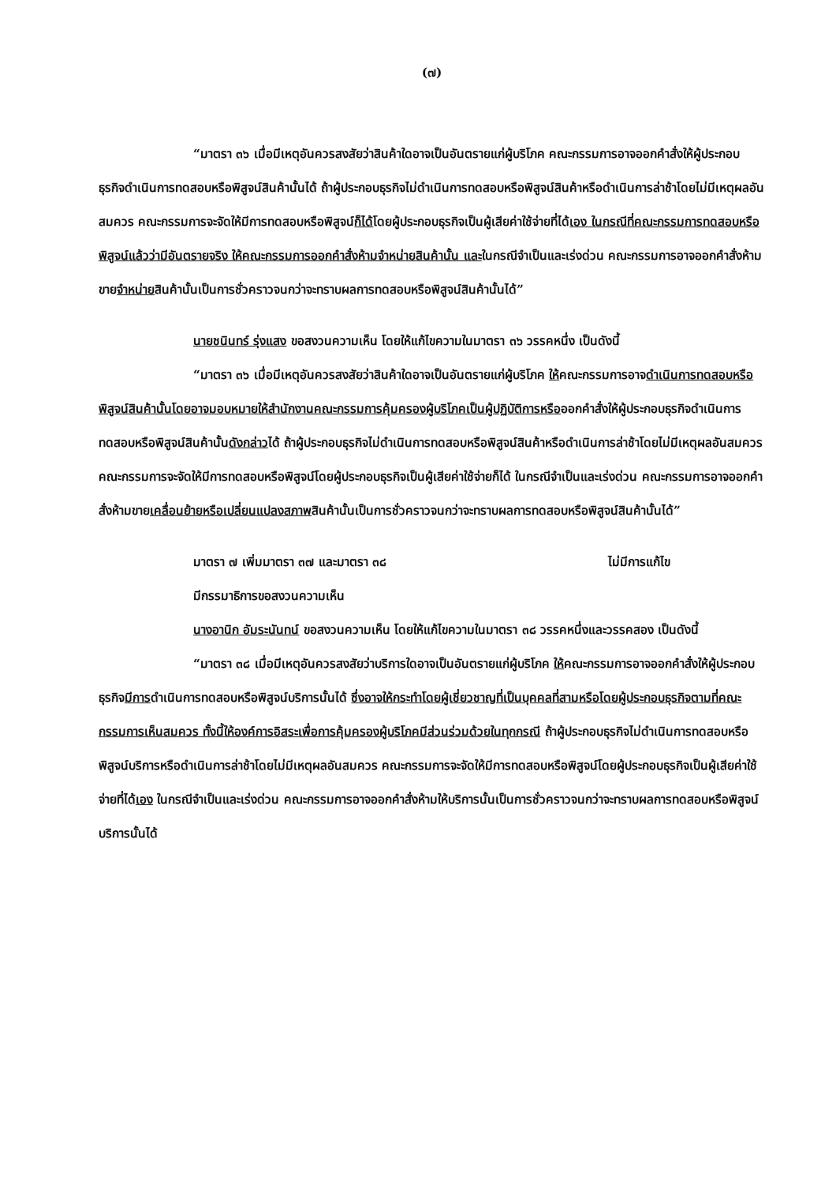(๗)
“มาตรา ๓๖ เมื่อมีเหตุอันควรสงสัยว่าสินค้าใดอาจเป็นอันตรายแก่ผู้บริโภค คณะกรรมการอาจออกคำสั่งให้ผู้ประกอบธุรกิจดำเนินการทดสอบหรือพิสูจน์สินค้านั้นได้ ถ้าผู้ประกอบธุรกิจไม่ดำเนินการทดสอบหรือพิสูจน์สินค้าหรือดำเนินการล่าช้าโดยไม่มีเหตุผลอันสมควร คณะกรรมการจะจัดให้มีการทดสอบหรือพิสูจน์ก็ได้โดยผู้ประกอบธุรกิจเป็นผู้เสียค่าใช้จ่ายที่ได้เอง ในกรณีที่คณะกรรมการทดสอบหรือพิสูจน์แล้วว่ามีอันตรายจริง ให้คณะกรรมการออกคำสั่งห้ามจำหน่ายสินค้านั้น และในกรณีจำเป็นและเร่งด่วน คณะกรรมการอาจออกคำสั่งห้ามขายจำหน่ายสินค้านั้นเป็นการชั่วคราวจนกว่าจะทราบผลการทดสอบหรือพิสูจน์สินค้านั้นได้”
นายชนินทร์ รุ่งแสง ขอสงวนความเห็น โดยให้แก้ไขความในมาตรา ๓๖ วรรคหนึ่ง เป็นดังนี้
“มาตรา ๓๖ เมื่อมีเหตุอันควรสงสัยว่าสินค้าใดอาจเป็นอันตรายแก่ผู้บริโภค ให้คณะกรรมการอาจดำเนินการทดสอบหรือพิสูจน์สินค้านั้นโดยอาจมอบหมายให้สำนักงานคณะกรรมการคุ้มครองผู้บริโภคเป็นผู้ปฏิบัติการหรือออกคำสั่งให้ผู้ประกอบธุรกิจดำเนินการทดสอบหรือพิสูจน์สินค้านั้นดังกล่าวได้ ถ้าผู้ประกอบธุรกิจไม่ดำเนินการทดสอบหรือพิสูจน์สินค้าหรือดำเนินการล่าช้าโดยไม่มีเหตุผลอันสมควร คณะกรรมการจะจัดให้มีการทดสอบหรือพิสูจน์โดยผู้ประกอบธุรกิจเป็นผู้เสียค่าใช้จ่ายก็ได้ ในกรณีจำเป็นและเร่งด่วน คณะกรรมการอาจออกคำสั่งห้ามขายเคลื่อนย้ายหรือเปลี่ยนแปลงสภาพสินค้านั้นเป็นการชั่วคราวจนกว่าจะทราบผลการทดสอบหรือพิสูจน์สินค้านั้นได้”
มาตรา ๗ เพิ่มมาตรา ๓๗ และมาตรา ๓๘ ไม่มีการแก้ไข
มีกรรมาธิการขอสงวนความเห็น
นางอานิก อัมระนันทน์ ขอสงวนความเห็น โดยให้แก้ไขความในมาตรา ๓๘ วรรคหนึ่งและวรรคสอง เป็นดังนี้
“มาตรา ๓๘ เมื่อมีเหตุอันควรสงสัยว่าบริการใดอาจเป็นอันตรายแก่ผู้บริโภค ให้คณะกรรมการอาจออกคำสั่งให้ผู้ประกอบธุรกิจมีการดำเนินการทดสอบหรือพิสูจน์บริการนั้นได้ ซึ่งอาจให้กระทำโดยผู้เชี่ยวชาญที่เป็นบุคคลที่สามหรือโดยผู้ประกอบธุรกิจตามที่คณะกรรมการเห็นสมควร ทั้งนี้ให้องค์การอิสระเพื่อการคุ้มครองผู้บริโภคมีส่วนร่วมด้วยในทุกกรณี ถ้าผู้ประกอบธุรกิจไม่ดำเนินการทดสอบหรือพิสูจน์บริการหรือดำเนินการล่าช้าโดยไม่มีเหตุผลอันสมควร คณะกรรมการจะจัดให้มีการทดสอบหรือพิสูจน์โดยผู้ประกอบธุรกิจเป็นผู้เสียค่าใช้จ่ายที่ได้เอง ในกรณีจำเป็นและเร่งด่วน คณะกรรมการอาจออกคำสั่งห้ามให้บริการนั้นเป็นการชั่วคราวจนกว่าจะทราบผลการทดสอบหรือพิสูจน์บริการนั้นได้